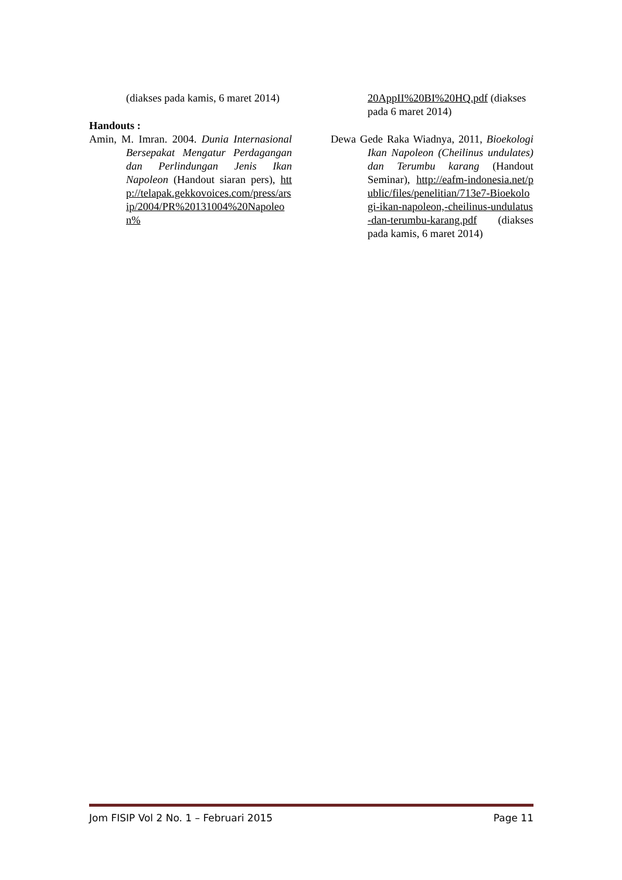(diakses pada kamis, 6 maret 2014)
Handouts :
Amin, M. Imran. 2004. Dunia Internasional Bersepakat Mengatur Perdagangan dan Perlindungan Jenis Ikan Napoleon (Handout siaran pers), http://telapak.gekkovoices.com/press/arsip/2004/PR%20131004%20Napoleon%
20AppII%20BI%20HQ.pdf (diakses pada 6 maret 2014)
Dewa Gede Raka Wiadnya, 2011, Bioekologi Ikan Napoleon (Cheilinus undulates) dan Terumbu karang (Handout Seminar), http://eafm-indonesia.net/public/files/penelitian/713e7-Bioekologi-ikan-napoleon,-cheilinus-undulatus-dan-terumbu-karang.pdf (diakses pada kamis, 6 maret 2014)
Jom FISIP Vol 2 No. 1 – Februari 2015 Page 11